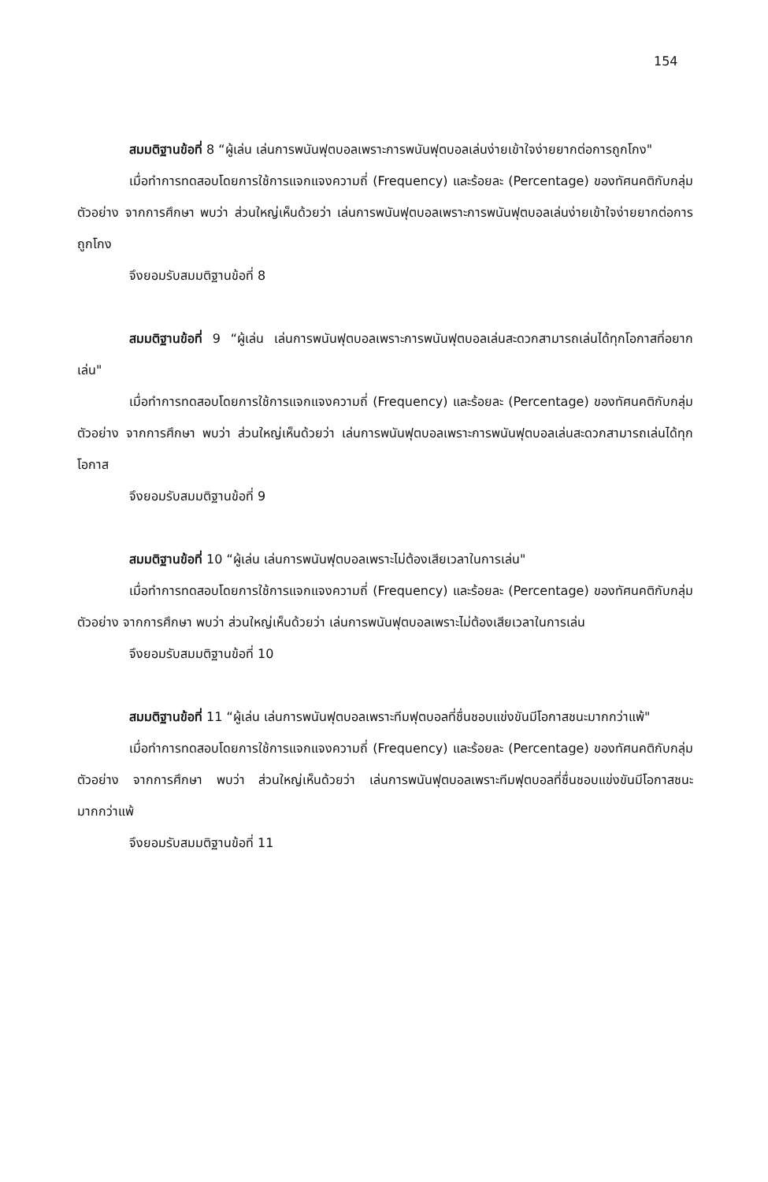154
สมมติฐานข้อที่ 8 “ผู้เล่น เล่นการพนันฟุตบอลเพราะการพนันฟุตบอลเล่นง่ายเข้าใจง่ายยากต่อการถูกโกง"
เมื่อทำการทดสอบโดยการใช้การแจกแจงความถี่ (Frequency) และร้อยละ (Percentage) ของทัศนคติกับกลุ่มตัวอย่าง จากการศึกษา พบว่า ส่วนใหญ่เห็นด้วยว่า เล่นการพนันฟุตบอลเพราะการพนันฟุตบอลเล่นง่ายเข้าใจง่ายยากต่อการถูกโกง
จึงยอมรับสมมติฐานข้อที่ 8
สมมติฐานข้อที่ 9 “ผู้เล่น เล่นการพนันฟุตบอลเพราะการพนันฟุตบอลเล่นสะดวกสามารถเล่นได้ทุกโอกาสที่อยากเล่น"
เมื่อทำการทดสอบโดยการใช้การแจกแจงความถี่ (Frequency) และร้อยละ (Percentage) ของทัศนคติกับกลุ่มตัวอย่าง จากการศึกษา พบว่า ส่วนใหญ่เห็นด้วยว่า เล่นการพนันฟุตบอลเพราะการพนันฟุตบอลเล่นสะดวกสามารถเล่นได้ทุกโอกาส
จึงยอมรับสมมติฐานข้อที่ 9
สมมติฐานข้อที่ 10 “ผู้เล่น เล่นการพนันฟุตบอลเพราะไม่ต้องเสียเวลาในการเล่น"
เมื่อทำการทดสอบโดยการใช้การแจกแจงความถี่ (Frequency) และร้อยละ (Percentage) ของทัศนคติกับกลุ่มตัวอย่าง จากการศึกษา พบว่า ส่วนใหญ่เห็นด้วยว่า เล่นการพนันฟุตบอลเพราะไม่ต้องเสียเวลาในการเล่น
จึงยอมรับสมมติฐานข้อที่ 10
สมมติฐานข้อที่ 11 “ผู้เล่น เล่นการพนันฟุตบอลเพราะทีมฟุตบอลที่ชื่นชอบแข่งขันมีโอกาสชนะมากกว่าแพ้"
เมื่อทำการทดสอบโดยการใช้การแจกแจงความถี่ (Frequency) และร้อยละ (Percentage) ของทัศนคติกับกลุ่มตัวอย่าง จากการศึกษา พบว่า ส่วนใหญ่เห็นด้วยว่า เล่นการพนันฟุตบอลเพราะทีมฟุตบอลที่ชื่นชอบแข่งขันมีโอกาสชนะมากกว่าแพ้
จึงยอมรับสมมติฐานข้อที่ 11